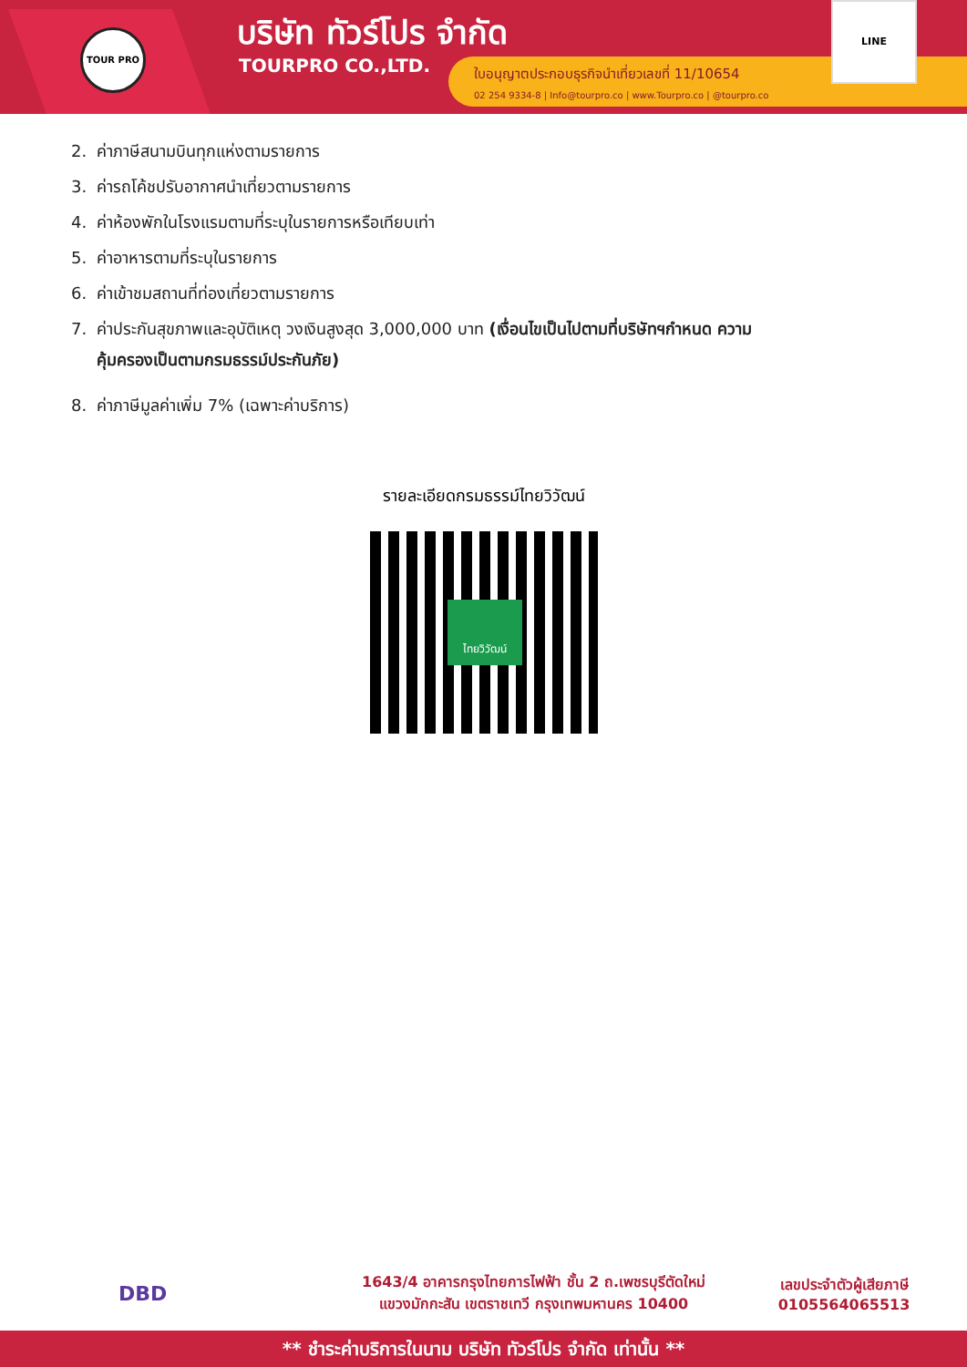TOUR PRO บริษัท ทัวร์โปร จำกัด
TOURPRO CO.,LTD.
ใบอนุญาตประกอบธุรกิจนำเที่ยวเลขที่ 11/10654
02 254 9334-8 | Info@tourpro.co | www.Tourpro.co | @tourpro.co
LINE
2. ค่าภาษีสนามบินทุกแห่งตามรายการ
3. ค่ารถโค้ชปรับอากาศนำเที่ยวตามรายการ
4. ค่าห้องพักในโรงแรมตามที่ระบุในรายการหรือเทียบเท่า
5. ค่าอาหารตามที่ระบุในรายการ
6. ค่าเข้าชมสถานที่ท่องเที่ยวตามรายการ
7. ค่าประกันสุขภาพและอุบัติเหตุ วงเงินสูงสุด 3,000,000 บาท (เงื่อนไขเป็นไปตามที่บริษัทฯกำหนด ความ
คุ้มครองเป็นตามกรมธรรม์ประกันภัย)
8. ค่าภาษีมูลค่าเพิ่ม 7% (เฉพาะค่าบริการ)
รายละเอียดกรมธรรม์ไทยวิวัฒน์
ไทยวิวัฒน์
DBD
1643/4 อาคารกรุงไทยการไฟฟ้า ชั้น 2 ถ.เพชรบุรีตัดใหม่
แขวงมักกะสัน เขตราชเทวี กรุงเทพมหานคร 10400
เลขประจำตัวผู้เสียภาษี
0105564065513
** ชำระค่าบริการในนาม บริษัท ทัวร์โปร จำกัด เท่านั้น **